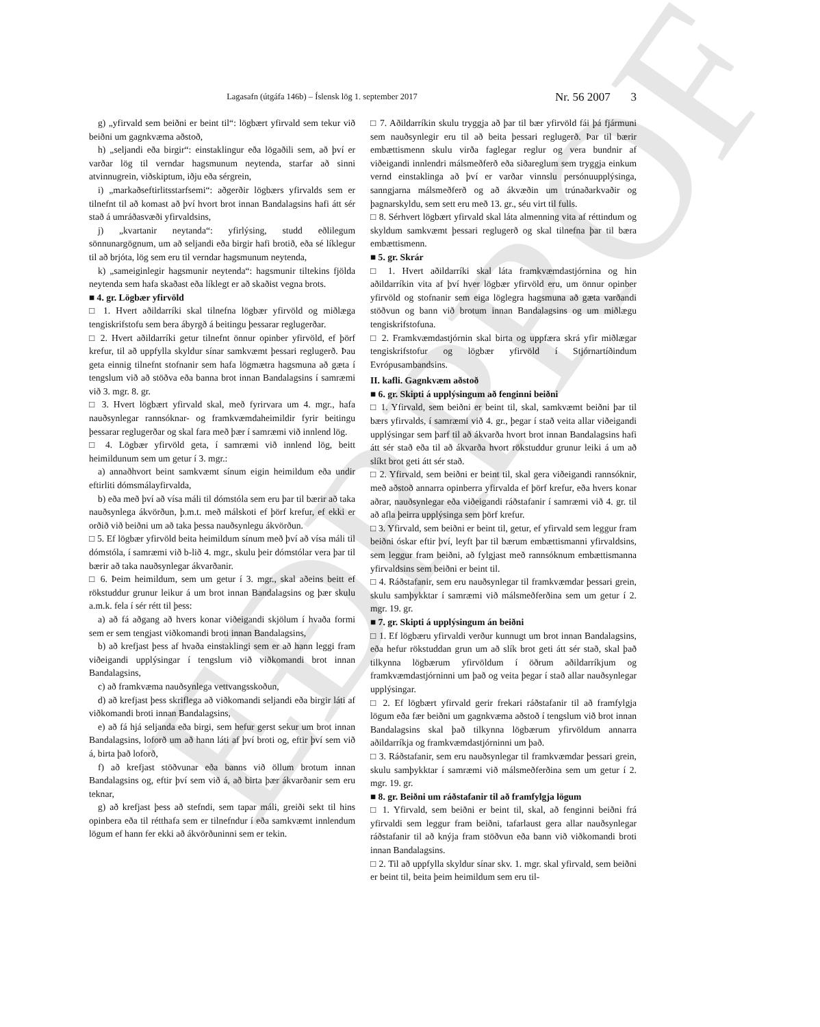EÐRPROF
Lagasafn (útgáfa 146b) – Íslensk lög 1. september 2017
Nr. 56 2007 3
g) „yfirvald sem beiðni er beint til“: lögbært yfirvald sem tekur við beiðni um gagnkvæma aðstoð,
h) „seljandi eða birgir“: einstaklingur eða lögaðili sem, að því er varðar lög til verndar hagsmunum neytenda, starfar að sinni atvinnugrein, viðskiptum, iðju eða sérgrein,
i) „markaðseftirlitsstarfsemi“: aðgerðir lögbærs yfirvalds sem er tilnefnt til að komast að því hvort brot innan Bandalagsins hafi átt sér stað á umráðasvæði yfirvaldsins,
j) „kvartanir neytanda“: yfirlýsing, studd eðlilegum sönnunargögnum, um að seljandi eða birgir hafi brotið, eða sé líklegur til að brjóta, lög sem eru til verndar hagsmunum neytenda,
k) „sameiginlegir hagsmunir neytenda“: hagsmunir tiltekins fjölda neytenda sem hafa skaðast eða líklegt er að skaðist vegna brots.
■ 4. gr. Lögbær yfirvöld
□ 1. Hvert aðildarríki skal tilnefna lögbær yfirvöld og miðlæga tengiskrifstofu sem bera ábyrgð á beitingu þessarar reglugerðar.
□ 2. Hvert aðildarríki getur tilnefnt önnur opinber yfirvöld, ef þörf krefur, til að uppfylla skyldur sínar samkvæmt þessari reglugerð. Þau geta einnig tilnefnt stofnanir sem hafa lögmætra hagsmuna að gæta í tengslum við að stöðva eða banna brot innan Bandalagsins í samræmi við 3. mgr. 8. gr.
□ 3. Hvert lögbært yfirvald skal, með fyrirvara um 4. mgr., hafa nauðsynlegar rannsóknar- og framkvæmdaheimildir fyrir beitingu þessarar reglugerðar og skal fara með þær í samræmi við innlend lög.
□ 4. Lögbær yfirvöld geta, í samræmi við innlend lög, beitt heimildunum sem um getur í 3. mgr.:
a) annaðhvort beint samkvæmt sínum eigin heimildum eða undir eftirliti dómsmálayfirvalda,
b) eða með því að vísa máli til dómstóla sem eru þar til bærir að taka nauðsynlega ákvörðun, þ.m.t. með málskoti ef þörf krefur, ef ekki er orðið við beiðni um að taka þessa nauðsynlegu ákvörðun.
□ 5. Ef lögbær yfirvöld beita heimildum sínum með því að vísa máli til dómstóla, í samræmi við b-lið 4. mgr., skulu þeir dómstólar vera þar til bærir að taka nauðsynlegar ákvarðanir.
□ 6. Þeim heimildum, sem um getur í 3. mgr., skal aðeins beitt ef rökstuddur grunur leikur á um brot innan Bandalagsins og þær skulu a.m.k. fela í sér rétt til þess:
a) að fá aðgang að hvers konar viðeigandi skjölum í hvaða formi sem er sem tengjast viðkomandi broti innan Bandalagsins,
b) að krefjast þess af hvaða einstaklingi sem er að hann leggi fram viðeigandi upplýsingar í tengslum við viðkomandi brot innan Bandalagsins,
c) að framkvæma nauðsynlega vettvangsskoðun,
d) að krefjast þess skriflega að viðkomandi seljandi eða birgir láti af viðkomandi broti innan Bandalagsins,
e) að fá hjá seljanda eða birgi, sem hefur gerst sekur um brot innan Bandalagsins, loforð um að hann láti af því broti og, eftir því sem við á, birta það loforð,
f) að krefjast stöðvunar eða banns við öllum brotum innan Bandalagsins og, eftir því sem við á, að birta þær ákvarðanir sem eru teknar,
g) að krefjast þess að stefndi, sem tapar máli, greiði sekt til hins opinbera eða til rétthafa sem er tilnefndur í eða samkvæmt innlendum lögum ef hann fer ekki að ákvörðuninni sem er tekin.
□ 7. Aðildarríkin skulu tryggja að þar til bær yfirvöld fái þá fjármuni sem nauðsynlegir eru til að beita þessari reglugerð. Þar til bærir embættismenn skulu virða faglegar reglur og vera bundnir af viðeigandi innlendri málsmeðferð eða siðareglum sem tryggja einkum vernd einstaklinga að því er varðar vinnslu persónuupplýsinga, sanngjarna málsmeðferð og að ákvæðin um trúnaðarkvaðir og þagnarskyldu, sem sett eru með 13. gr., séu virt til fulls.
□ 8. Sérhvert lögbært yfirvald skal láta almenning vita af réttindum og skyldum samkvæmt þessari reglugerð og skal tilnefna þar til bæra embættismenn.
■ 5. gr. Skrár
□ 1. Hvert aðildarríki skal láta framkvæmdastjórnina og hin aðildarríkin vita af því hver lögbær yfirvöld eru, um önnur opinber yfirvöld og stofnanir sem eiga löglegra hagsmuna að gæta varðandi stöðvun og bann við brotum innan Bandalagsins og um miðlægu tengiskrifstofuna.
□ 2. Framkvæmdastjórnin skal birta og uppfæra skrá yfir miðlægar tengiskrifstofur og lögbær yfirvöld í Stjórnartíðindum Evrópusambandsins.
II. kafli. Gagnkvæm aðstoð
■ 6. gr. Skipti á upplýsingum að fenginni beiðni
□ 1. Yfirvald, sem beiðni er beint til, skal, samkvæmt beiðni þar til bærs yfirvalds, í samræmi við 4. gr., þegar í stað veita allar viðeigandi upplýsingar sem þarf til að ákvarða hvort brot innan Bandalagsins hafi átt sér stað eða til að ákvarða hvort rökstuddur grunur leiki á um að slíkt brot geti átt sér stað.
□ 2. Yfirvald, sem beiðni er beint til, skal gera viðeigandi rannsóknir, með aðstoð annarra opinberra yfirvalda ef þörf krefur, eða hvers konar aðrar, nauðsynlegar eða viðeigandi ráðstafanir í samræmi við 4. gr. til að afla þeirra upplýsinga sem þörf krefur.
□ 3. Yfirvald, sem beiðni er beint til, getur, ef yfirvald sem leggur fram beiðni óskar eftir því, leyft þar til bærum embættismanni yfirvaldsins, sem leggur fram beiðni, að fylgjast með rannsóknum embættismanna yfirvaldsins sem beiðni er beint til.
□ 4. Ráðstafanir, sem eru nauðsynlegar til framkvæmdar þessari grein, skulu samþykktar í samræmi við málsmeðferðina sem um getur í 2. mgr. 19. gr.
■ 7. gr. Skipti á upplýsingum án beiðni
□ 1. Ef lögbæru yfirvaldi verður kunnugt um brot innan Bandalagsins, eða hefur rökstuddan grun um að slík brot geti átt sér stað, skal það tilkynna lögbærum yfirvöldum í öðrum aðildarríkjum og framkvæmdastjórninni um það og veita þegar í stað allar nauðsynlegar upplýsingar.
□ 2. Ef lögbært yfirvald gerir frekari ráðstafanir til að framfylgja lögum eða fær beiðni um gagnkvæma aðstoð í tengslum við brot innan Bandalagsins skal það tilkynna lögbærum yfirvöldum annarra aðildarríkja og framkvæmdastjórninni um það.
□ 3. Ráðstafanir, sem eru nauðsynlegar til framkvæmdar þessari grein, skulu samþykktar í samræmi við málsmeðferðina sem um getur í 2. mgr. 19. gr.
■ 8. gr. Beiðni um ráðstafanir til að framfylgja lögum
□ 1. Yfirvald, sem beiðni er beint til, skal, að fenginni beiðni frá yfirvaldi sem leggur fram beiðni, tafarlaust gera allar nauðsynlegar ráðstafanir til að knýja fram stöðvun eða bann við viðkomandi broti innan Bandalagsins.
□ 2. Til að uppfylla skyldur sínar skv. 1. mgr. skal yfirvald, sem beiðni er beint til, beita þeim heimildum sem eru til-